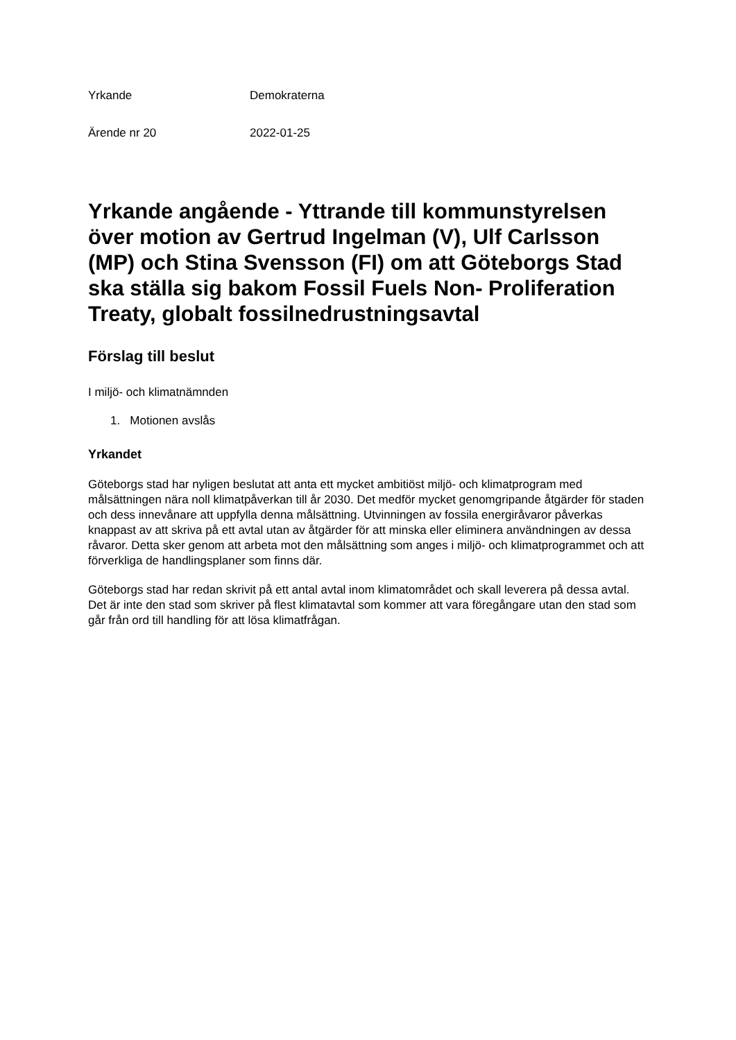Yrkande Demokraterna
Ärende nr 20 2022-01-25
Yrkande angående - Yttrande till kommunstyrelsen över motion av Gertrud Ingelman (V), Ulf Carlsson (MP) och Stina Svensson (FI) om att Göteborgs Stad ska ställa sig bakom Fossil Fuels Non- Proliferation Treaty, globalt fossilnedrustningsavtal
Förslag till beslut
I miljö- och klimatnämnden
1. Motionen avslås
Yrkandet
Göteborgs stad har nyligen beslutat att anta ett mycket ambitiöst miljö- och klimatprogram med målsättningen nära noll klimatpåverkan till år 2030. Det medför mycket genomgripande åtgärder för staden och dess innevånare att uppfylla denna målsättning. Utvinningen av fossila energiråvaror påverkas knappast av att skriva på ett avtal utan av åtgärder för att minska eller eliminera användningen av dessa råvaror. Detta sker genom att arbeta mot den målsättning som anges i miljö- och klimatprogrammet och att förverkliga de handlingsplaner som finns där.
Göteborgs stad har redan skrivit på ett antal avtal inom klimatområdet och skall leverera på dessa avtal. Det är inte den stad som skriver på flest klimatavtal som kommer att vara föregångare utan den stad som går från ord till handling för att lösa klimatfrågan.